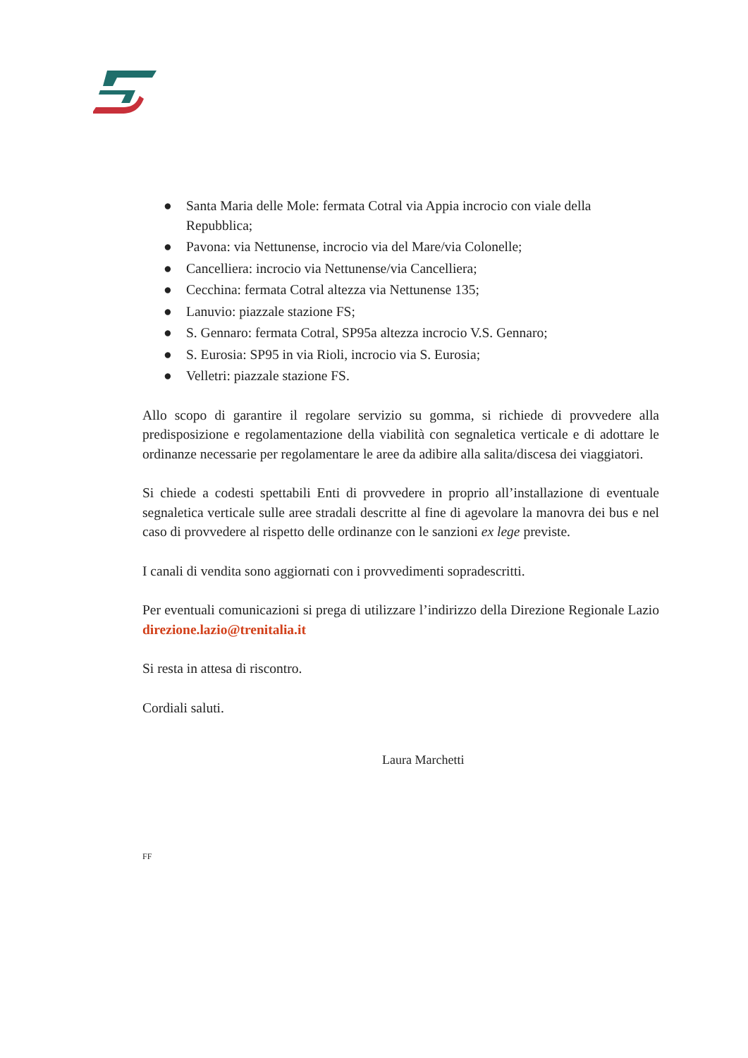● Santa Maria delle Mole: fermata Cotral via Appia incrocio con viale della Repubblica;
● Pavona: via Nettunense, incrocio via del Mare/via Colonelle;
● Cancelliera: incrocio via Nettunense/via Cancelliera;
● Cecchina: fermata Cotral altezza via Nettunense 135;
● Lanuvio: piazzale stazione FS;
● S. Gennaro: fermata Cotral, SP95a altezza incrocio V.S. Gennaro;
● S. Eurosia: SP95 in via Rioli, incrocio via S. Eurosia;
● Velletri: piazzale stazione FS.
Allo scopo di garantire il regolare servizio su gomma, si richiede di provvedere alla predisposizione e regolamentazione della viabilità con segnaletica verticale e di adottare le ordinanze necessarie per regolamentare le aree da adibire alla salita/discesa dei viaggiatori.
Si chiede a codesti spettabili Enti di provvedere in proprio all’installazione di eventuale segnaletica verticale sulle aree stradali descritte al fine di agevolare la manovra dei bus e nel caso di provvedere al rispetto delle ordinanze con le sanzioni ex lege previste.
I canali di vendita sono aggiornati con i provvedimenti sopradescritti.
Per eventuali comunicazioni si prega di utilizzare l’indirizzo della Direzione Regionale Lazio direzione.lazio@trenitalia.it
Si resta in attesa di riscontro.
Cordiali saluti.
Laura Marchetti
FF